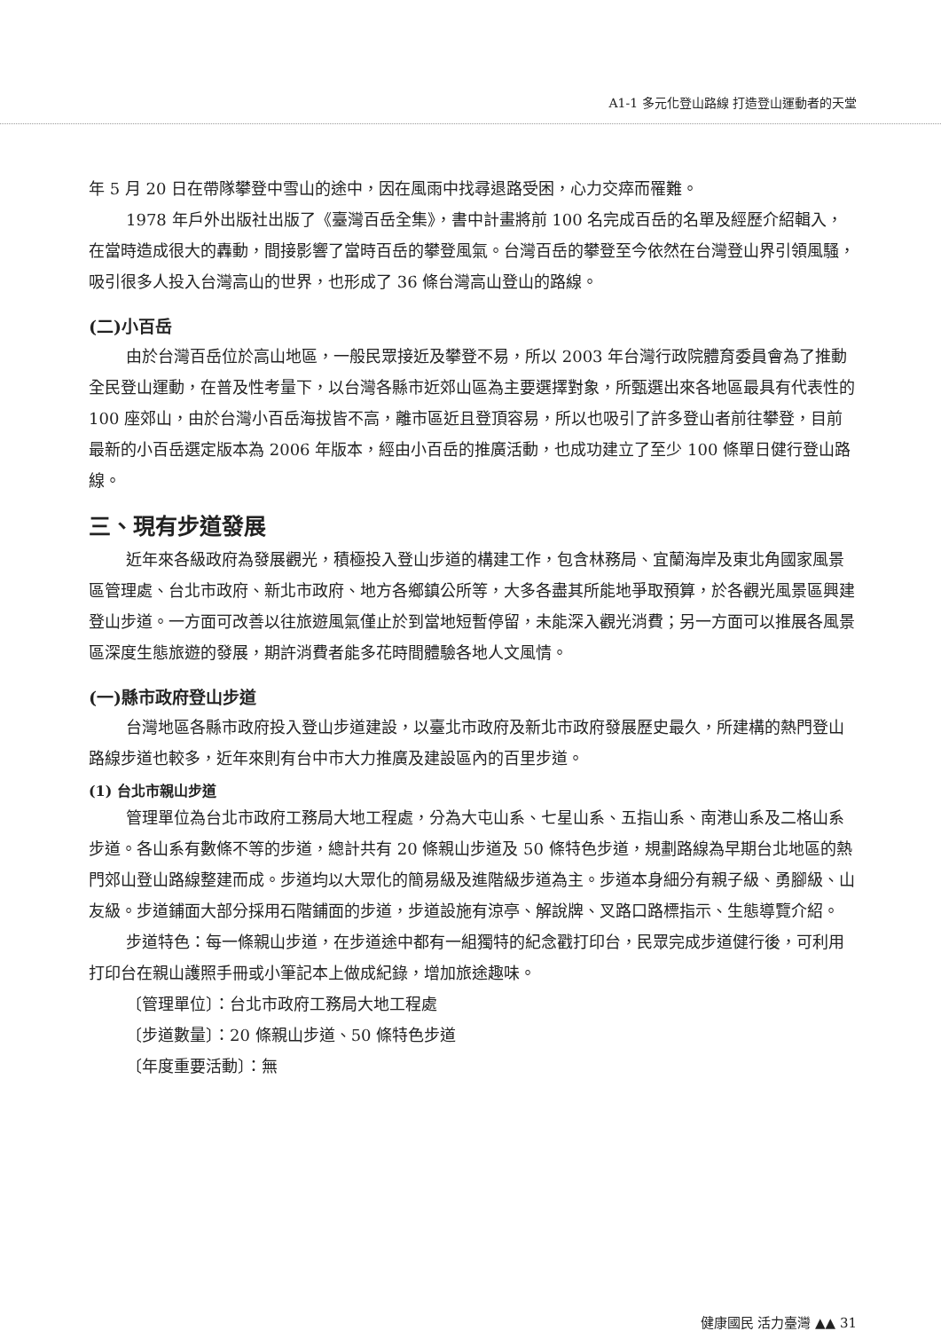A1-1 多元化登山路線 打造登山運動者的天堂
年 5 月 20 日在帶隊攀登中雪山的途中，因在風雨中找尋退路受困，心力交瘁而罹難。
1978 年戶外出版社出版了《臺灣百岳全集》，書中計畫將前 100 名完成百岳的名單及經歷介紹輯入，在當時造成很大的轟動，間接影響了當時百岳的攀登風氣。台灣百岳的攀登至今依然在台灣登山界引領風騷，吸引很多人投入台灣高山的世界，也形成了 36 條台灣高山登山的路線。
(二)小百岳
由於台灣百岳位於高山地區，一般民眾接近及攀登不易，所以 2003 年台灣行政院體育委員會為了推動全民登山運動，在普及性考量下，以台灣各縣市近郊山區為主要選擇對象，所甄選出來各地區最具有代表性的 100 座郊山，由於台灣小百岳海拔皆不高，離市區近且登頂容易，所以也吸引了許多登山者前往攀登，目前最新的小百岳選定版本為 2006 年版本，經由小百岳的推廣活動，也成功建立了至少 100 條單日健行登山路線。
三、現有步道發展
近年來各級政府為發展觀光，積極投入登山步道的構建工作，包含林務局、宜蘭海岸及東北角國家風景區管理處、台北市政府、新北市政府、地方各鄉鎮公所等，大多各盡其所能地爭取預算，於各觀光風景區興建登山步道。一方面可改善以往旅遊風氣僅止於到當地短暫停留，未能深入觀光消費；另一方面可以推展各風景區深度生態旅遊的發展，期許消費者能多花時間體驗各地人文風情。
(一)縣市政府登山步道
台灣地區各縣市政府投入登山步道建設，以臺北市政府及新北市政府發展歷史最久，所建構的熱門登山路線步道也較多，近年來則有台中市大力推廣及建設區內的百里步道。
(1) 台北市親山步道
管理單位為台北市政府工務局大地工程處，分為大屯山系、七星山系、五指山系、南港山系及二格山系步道。各山系有數條不等的步道，總計共有 20 條親山步道及 50 條特色步道，規劃路線為早期台北地區的熱門郊山登山路線整建而成。步道均以大眾化的簡易級及進階級步道為主。步道本身細分有親子級、勇腳級、山友級。步道鋪面大部分採用石階鋪面的步道，步道設施有涼亭、解說牌、叉路口路標指示、生態導覽介紹。
步道特色：每一條親山步道，在步道途中都有一組獨特的紀念戳打印台，民眾完成步道健行後，可利用打印台在親山護照手冊或小筆記本上做成紀錄，增加旅途趣味。
〔管理單位〕：台北市政府工務局大地工程處
〔步道數量〕：20 條親山步道、50 條特色步道
〔年度重要活動〕：無
健康國民 活力臺灣 ▲▲ 31